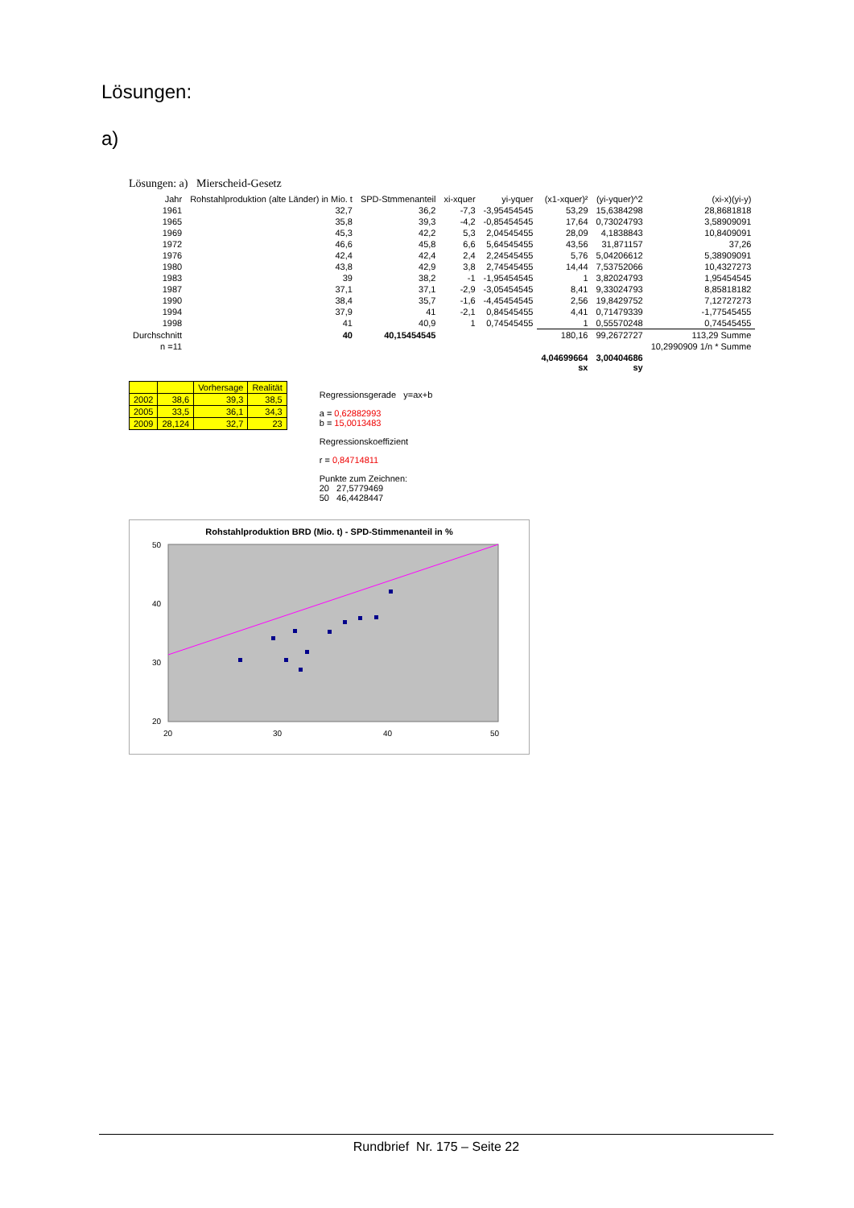Lösungen:
a)
Lösungen: a) Mierscheid-Gesetz
| Jahr | Rohstahlproduktion (alte Länder) in Mio. t | SPD-Stmmenanteil | xi-xquer | yi-yquer | (x1-xquer)² | (yi-yquer)^2 | (xi-x)(yi-y) |
| --- | --- | --- | --- | --- | --- | --- | --- |
| 1961 | 32,7 | 36,2 | -7,3 | -3,95454545 | 53,29 | 15,6384298 | 28,8681818 |
| 1965 | 35,8 | 39,3 | -4,2 | -0,85454545 | 17,64 | 0,73024793 | 3,58909091 |
| 1969 | 45,3 | 42,2 | 5,3 | 2,04545455 | 28,09 | 4,1838843 | 10,8409091 |
| 1972 | 46,6 | 45,8 | 6,6 | 5,64545455 | 43,56 | 31,871157 | 37,26 |
| 1976 | 42,4 | 42,4 | 2,4 | 2,24545455 | 5,76 | 5,04206612 | 5,38909091 |
| 1980 | 43,8 | 42,9 | 3,8 | 2,74545455 | 14,44 | 7,53752066 | 10,4327273 |
| 1983 | 39 | 38,2 | -1 | -1,95454545 | 1 | 3,82024793 | 1,95454545 |
| 1987 | 37,1 | 37,1 | -2,9 | -3,05454545 | 8,41 | 9,33024793 | 8,85818182 |
| 1990 | 38,4 | 35,7 | -1,6 | -4,45454545 | 2,56 | 19,8429752 | 7,12727273 |
| 1994 | 37,9 | 41 | -2,1 | 0,84545455 | 4,41 | 0,71479339 | -1,77545455 |
| 1998 | 41 | 40,9 | 1 | 0,74545455 | 1 | 0,55570248 | 0,74545455 |
| Durchschnitt | 40 | 40,15454545 | | | 180,16 | 99,2672727 | 113,29 Summe |
| n =11 | | | | | | | 10,2990909 1/n * Summe |
| | | | | | 4,04699664 sx | 3,00404686 sy | |
| | | Vorhersage | Realität |
| --- | --- | --- | --- |
| 2002 | 38,6 | 39,3 | 38,5 |
| 2005 | 33,5 | 36,1 | 34,3 |
| 2009 | 28,124 | 32,7 | 23 |
Regressionsgerade y=ax+b
a = 0,62882993
b = 15,0013483
Regressionskoeffizient
r = 0,84714811
Punkte zum Zeichnen:
20 27,5779469
50 46,4428447
Rohstahlproduktion BRD (Mio. t) - SPD-Stimmenanteil in %
20
30
40
50
20
30
40
50
Rundbrief Nr. 175 – Seite 22